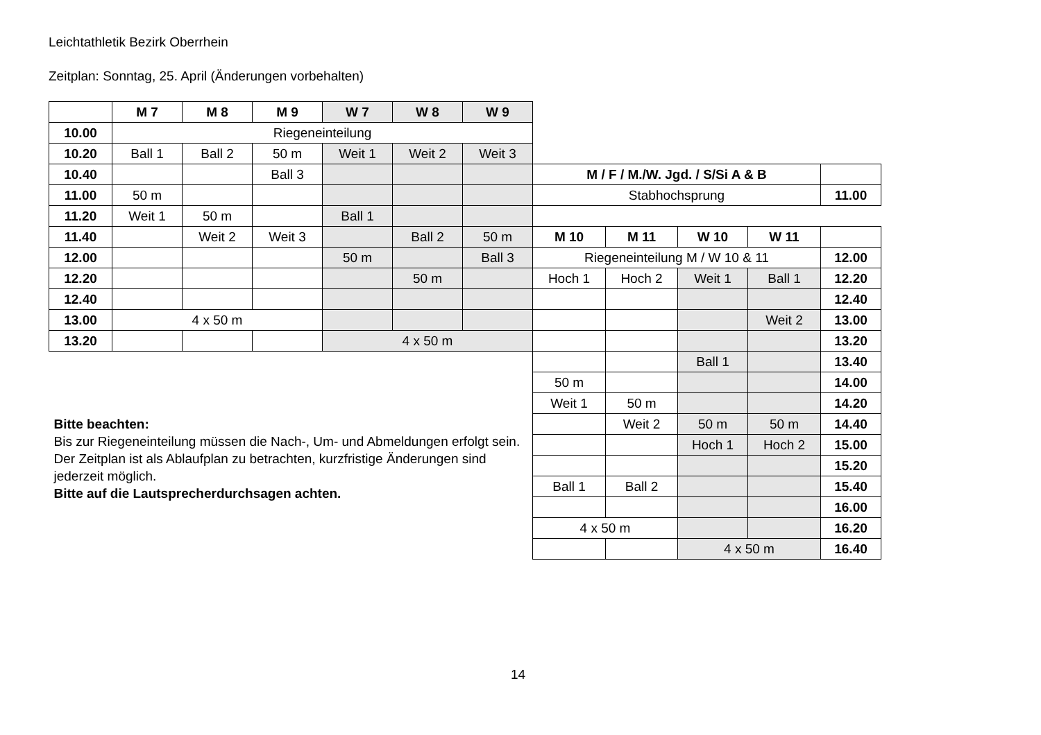Leichtathletik Bezirk Oberrhein
Zeitplan: Sonntag, 25. April (Änderungen vorbehalten)
| | M 7 | M 8 | M 9 | W 7 | W 8 | W 9 | | | | | |
| 10.00 | Riegeneinteilung | | | | | | | | | | |
| 10.20 | Ball 1 | Ball 2 | 50 m | Weit 1 | Weit 2 | Weit 3 | | | | | |
| 10.40 | | | Ball 3 | | | | M / F / M./W. Jgd. / S/Si A & B | | | | |
| 11.00 | 50 m | | | | | | Stabhochsprung | | | | 11.00 |
| 11.20 | Weit 1 | 50 m | | Ball 1 | | | | | | | |
| 11.40 | | Weit 2 | Weit 3 | | Ball 2 | 50 m | M 10 | M 11 | W 10 | W 11 | |
| 12.00 | | | | 50 m | | Ball 3 | Riegeneinteilung M / W 10 & 11 | | | | 12.00 |
| 12.20 | | | | | 50 m | | Hoch 1 | Hoch 2 | Weit 1 | Ball 1 | 12.20 |
| 12.40 | | | | | | | | | | | 12.40 |
| 13.00 | 4 x 50 m | | | | | | | | | Weit 2 | 13.00 |
| 13.20 | | | | 4 x 50 m | | | | | | | 13.20 |
| Bitte beachten: Bis zur Riegeneinteilung müssen die Nach-, Um- und Abmeldungen erfolgt sein. Der Zeitplan ist als Ablaufplan zu betrachten, kurzfristige Änderungen sind jederzeit möglich. Bitte auf die Lautsprecherdurchsagen achten. | | | | | | | | | Ball 1 | | 13.40 |
| | | | | | | | 50 m | | | | 14.00 |
| | | | | | | | Weit 1 | 50 m | | | 14.20 |
| | | | | | | | | Weit 2 | 50 m | 50 m | 14.40 |
| | | | | | | | | | Hoch 1 | Hoch 2 | 15.00 |
| | | | | | | | | | | | 15.20 |
| | | | | | | | Ball 1 | Ball 2 | | | 15.40 |
| | | | | | | | | | | | 16.00 |
| | | | | | | | 4 x 50 m | | | | 16.20 |
| | | | | | | | | | 4 x 50 m | | 16.40 |
14